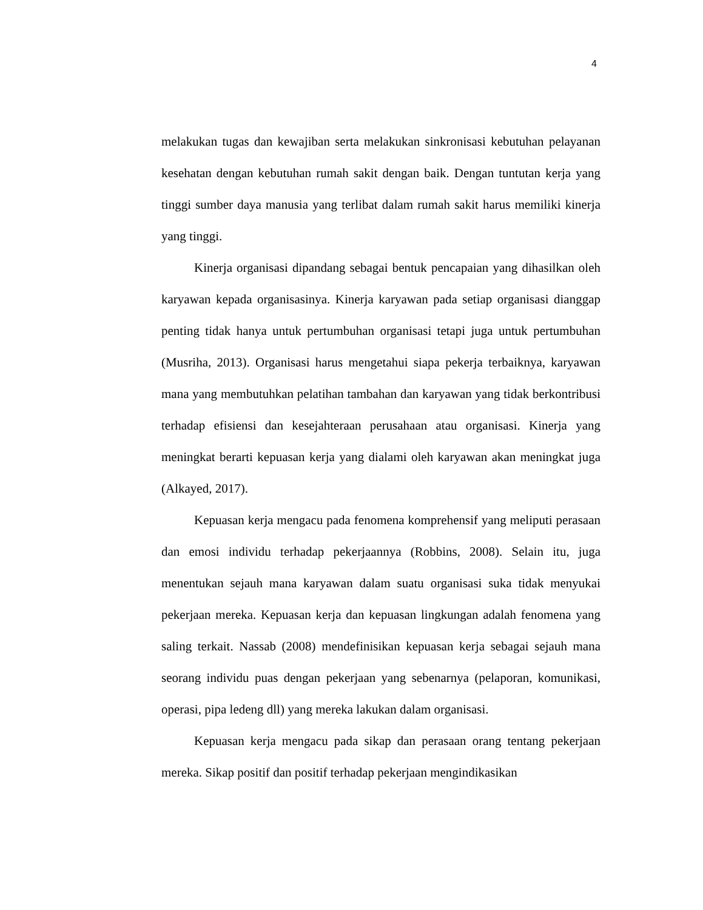4
melakukan tugas dan kewajiban serta melakukan sinkronisasi kebutuhan pelayanan kesehatan dengan kebutuhan rumah sakit dengan baik. Dengan tuntutan kerja yang tinggi sumber daya manusia yang terlibat dalam rumah sakit harus memiliki kinerja yang tinggi.
Kinerja organisasi dipandang sebagai bentuk pencapaian yang dihasilkan oleh karyawan kepada organisasinya. Kinerja karyawan pada setiap organisasi dianggap penting tidak hanya untuk pertumbuhan organisasi tetapi juga untuk pertumbuhan (Musriha, 2013). Organisasi harus mengetahui siapa pekerja terbaiknya, karyawan mana yang membutuhkan pelatihan tambahan dan karyawan yang tidak berkontribusi terhadap efisiensi dan kesejahteraan perusahaan atau organisasi. Kinerja yang meningkat berarti kepuasan kerja yang dialami oleh karyawan akan meningkat juga (Alkayed, 2017).
Kepuasan kerja mengacu pada fenomena komprehensif yang meliputi perasaan dan emosi individu terhadap pekerjaannya (Robbins, 2008). Selain itu, juga menentukan sejauh mana karyawan dalam suatu organisasi suka tidak menyukai pekerjaan mereka. Kepuasan kerja dan kepuasan lingkungan adalah fenomena yang saling terkait. Nassab (2008) mendefinisikan kepuasan kerja sebagai sejauh mana seorang individu puas dengan pekerjaan yang sebenarnya (pelaporan, komunikasi, operasi, pipa ledeng dll) yang mereka lakukan dalam organisasi.
Kepuasan kerja mengacu pada sikap dan perasaan orang tentang pekerjaan mereka. Sikap positif dan positif terhadap pekerjaan mengindikasikan